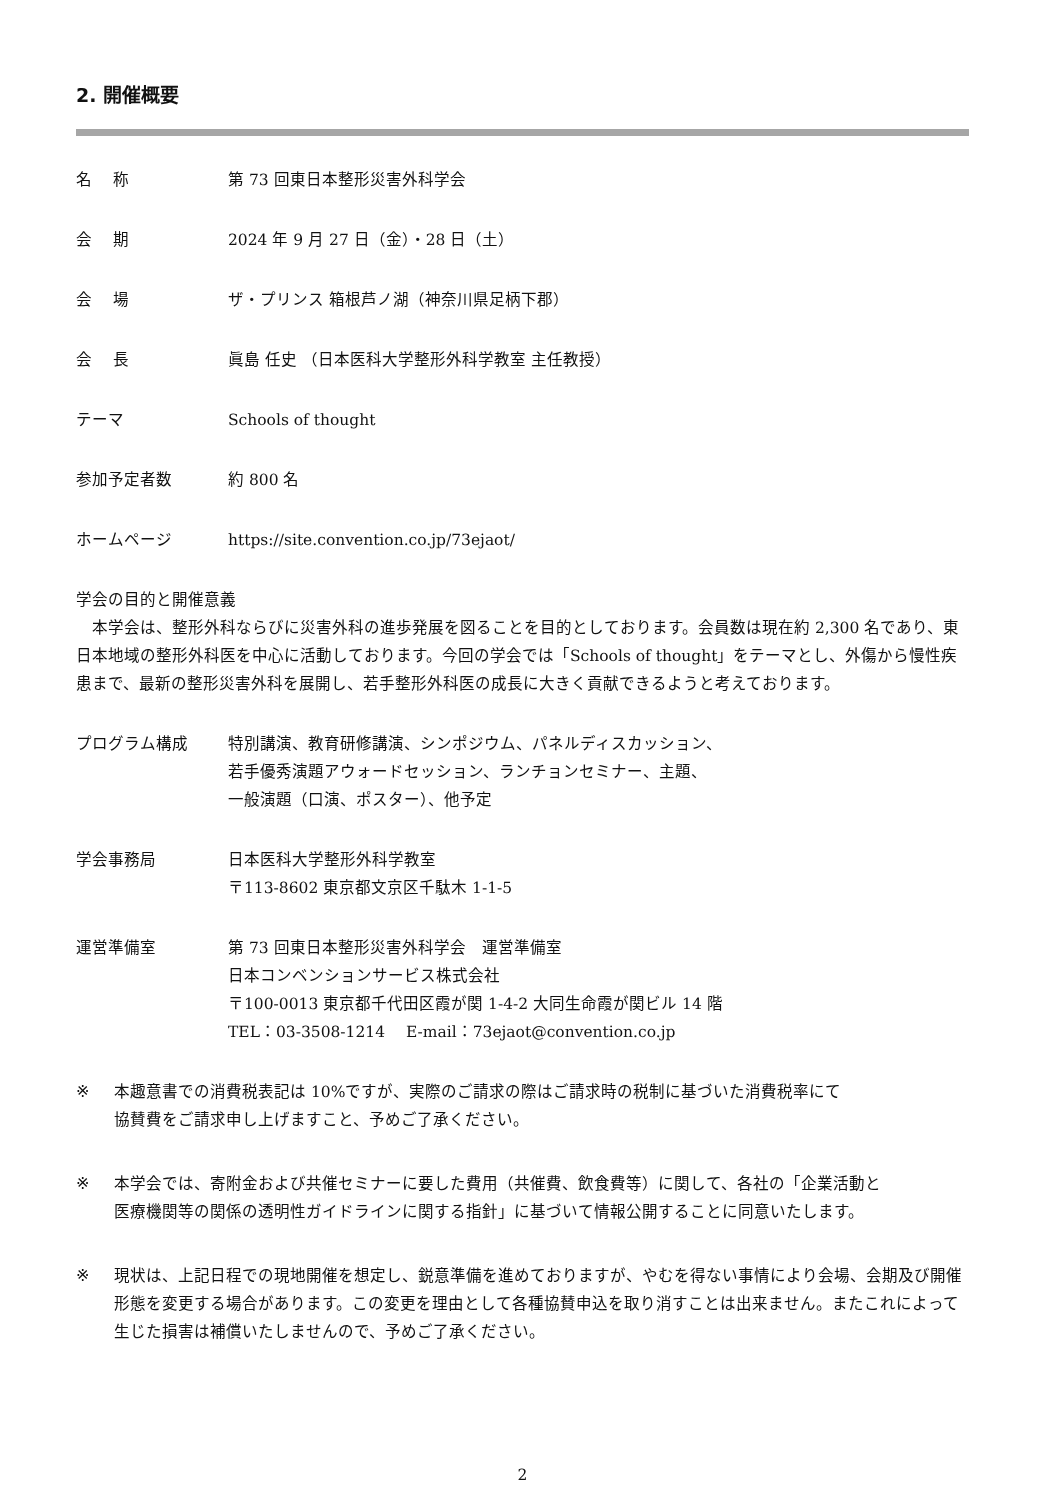2. 開催概要
名　 称 第 73 回東日本整形災害外科学会
会　 期 2024 年 9 月 27 日（金）・28 日（土）
会　 場 ザ・プリンス 箱根芦ノ湖（神奈川県足柄下郡）
会　 長 眞島 任史 （日本医科大学整形外科学教室 主任教授）
テーマ Schools of thought
参加予定者数 約 800 名
ホームページ https://site.convention.co.jp/73ejaot/
学会の目的と開催意義
　本学会は、整形外科ならびに災害外科の進歩発展を図ることを目的としております。会員数は現在約 2,300 名であり、東日本地域の整形外科医を中心に活動しております。今回の学会では「Schools of thought」をテーマとし、外傷から慢性疾患まで、最新の整形災害外科を展開し、若手整形外科医の成長に大きく貢献できるようと考えております。
プログラム構成 特別講演、教育研修講演、シンポジウム、パネルディスカッション、
若手優秀演題アウォードセッション、ランチョンセミナー、主題、
一般演題（口演、ポスター）、他予定
学会事務局 日本医科大学整形外科学教室
〒113-8602 東京都文京区千駄木 1-1-5
運営準備室 第 73 回東日本整形災害外科学会　運営準備室
日本コンベンションサービス株式会社
〒100-0013 東京都千代田区霞が関 1-4-2 大同生命霞が関ビル 14 階
TEL：03-3508-1214　 E-mail：73ejaot@convention.co.jp
※ 本趣意書での消費税表記は 10%ですが、実際のご請求の際はご請求時の税制に基づいた消費税率にて
協賛費をご請求申し上げますこと、予めご了承ください。
※ 本学会では、寄附金および共催セミナーに要した費用（共催費、飲食費等）に関して、各社の「企業活動と
医療機関等の関係の透明性ガイドラインに関する指針」に基づいて情報公開することに同意いたします。
※ 現状は、上記日程での現地開催を想定し、鋭意準備を進めておりますが、やむを得ない事情により会場、会期及び開催形態を変更する場合があります。この変更を理由として各種協賛申込を取り消すことは出来ません。またこれによって生じた損害は補償いたしませんので、予めご了承ください。
2